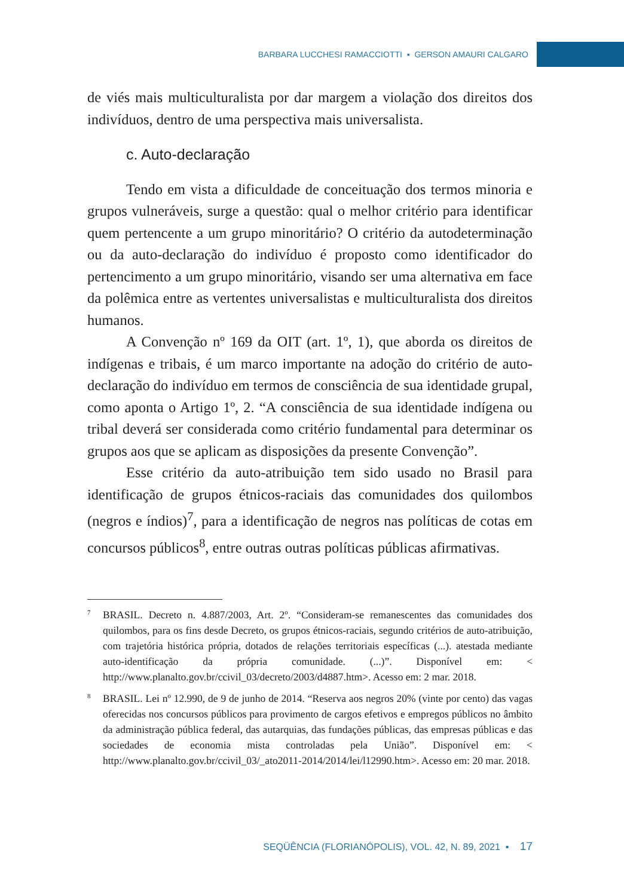BARBARA LUCCHESI RAMACCIOTTI ▪ GERSON AMAURI CALGARO
de viés mais multiculturalista por dar margem a violação dos direitos dos indivíduos, dentro de uma perspectiva mais universalista.
c. Auto-declaração
Tendo em vista a dificuldade de conceituação dos termos minoria e grupos vulneráveis, surge a questão: qual o melhor critério para identificar quem pertencente a um grupo minoritário? O critério da autodeterminação ou da auto-declaração do indivíduo é proposto como identificador do pertencimento a um grupo minoritário, visando ser uma alternativa em face da polêmica entre as vertentes universalistas e multiculturalista dos direitos humanos.
A Convenção nº 169 da OIT (art. 1º, 1), que aborda os direitos de indígenas e tribais, é um marco importante na adoção do critério de auto-declaração do indivíduo em termos de consciência de sua identidade grupal, como aponta o Artigo 1º, 2. “A consciência de sua identidade indígena ou tribal deverá ser considerada como critério fundamental para determinar os grupos aos que se aplicam as disposições da presente Convenção”.
Esse critério da auto-atribuição tem sido usado no Brasil para identificação de grupos étnicos-raciais das comunidades dos quilombos (negros e índios)<sup>7</sup>, para a identificação de negros nas políticas de cotas em concursos públicos<sup>8</sup>, entre outras outras políticas públicas afirmativas.
7 BRASIL. Decreto n. 4.887/2003, Art. 2º. “Consideram-se remanescentes das comunidades dos quilombos, para os fins desde Decreto, os grupos étnicos-raciais, segundo critérios de auto-atribuição, com trajetória histórica própria, dotados de relações territoriais específicas (...). atestada mediante auto-identificação da própria comunidade. (...)”. Disponível em: < http://www.planalto.gov.br/ccivil_03/decreto/2003/d4887.htm>. Acesso em: 2 mar. 2018.
8 BRASIL. Lei nº 12.990, de 9 de junho de 2014. “Reserva aos negros 20% (vinte por cento) das vagas oferecidas nos concursos públicos para provimento de cargos efetivos e empregos públicos no âmbito da administração pública federal, das autarquias, das fundações públicas, das empresas públicas e das sociedades de economia mista controladas pela União”. Disponível em: < http://www.planalto.gov.br/ccivil_03/_ato2011-2014/2014/lei/l12990.htm>. Acesso em: 20 mar. 2018.
SEQÜÊNCIA (FLORIANÓPOLIS), VOL. 42, N. 89, 2021 ▪ 17